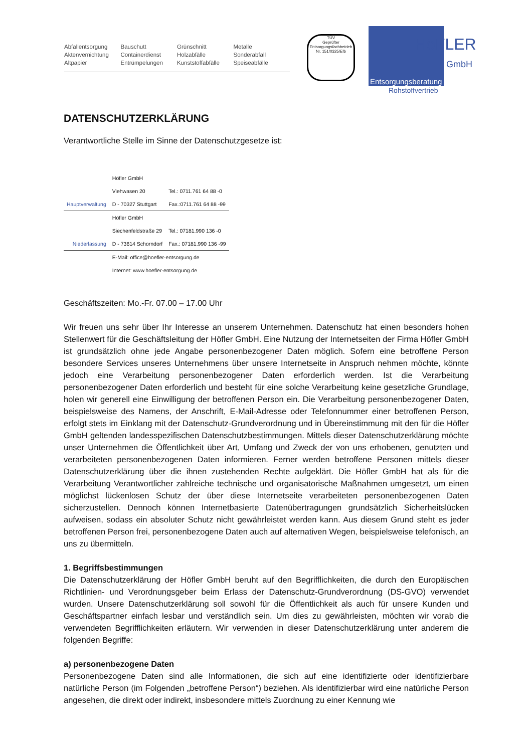Abfallentsorgung
Aktenvernichtung
Altpapier
Bauschutt
Containerdienst
Entrümpelungen
Grünschnitt
Holzabfälle
Kunststoffabfälle
Metalle
Sonderabfall
Speiseabfälle
TÜV
Geprüfter Entsorgungsfachbetrieb
Nr. 151/0325/Efb
HöFLER
GmbH
Entsorgungsberatung
Rohstoffvertrieb
DATENSCHUTZERKLÄRUNG
Verantwortliche Stelle im Sinne der Datenschutzgesetze ist:
| | Höfler GmbH | |
| | Viehwasen 20 | Tel.: 0711.761 64 88 -0 |
| Hauptverwaltung | D - 70327 Stuttgart | Fax.:0711.761 64 88 -99 |
| | Höfler GmbH | |
| | Siechenfeldstraße 29 | Tel.: 07181.990 136 -0 |
| Niederlassung | D - 73614 Schorndorf | Fax.: 07181.990 136 -99 |
| | E-Mail: office@hoefler-entsorgung.de | |
| | Internet: www.hoefler-entsorgung.de | |
Geschäftszeiten: Mo.-Fr. 07.00 – 17.00 Uhr
Wir freuen uns sehr über Ihr Interesse an unserem Unternehmen. Datenschutz hat einen besonders hohen Stellenwert für die Geschäftsleitung der Höfler GmbH. Eine Nutzung der Internetseiten der Firma Höfler GmbH ist grundsätzlich ohne jede Angabe personenbezogener Daten möglich. Sofern eine betroffene Person besondere Services unseres Unternehmens über unsere Internetseite in Anspruch nehmen möchte, könnte jedoch eine Verarbeitung personenbezogener Daten erforderlich werden. Ist die Verarbeitung personenbezogener Daten erforderlich und besteht für eine solche Verarbeitung keine gesetzliche Grundlage, holen wir generell eine Einwilligung der betroffenen Person ein. Die Verarbeitung personenbezogener Daten, beispielsweise des Namens, der Anschrift, E-Mail-Adresse oder Telefonnummer einer betroffenen Person, erfolgt stets im Einklang mit der Datenschutz-Grundverordnung und in Übereinstimmung mit den für die Höfler GmbH geltenden landesspezifischen Datenschutzbestimmungen. Mittels dieser Datenschutzerklärung möchte unser Unternehmen die Öffentlichkeit über Art, Umfang und Zweck der von uns erhobenen, genutzten und verarbeiteten personenbezogenen Daten informieren. Ferner werden betroffene Personen mittels dieser Datenschutzerklärung über die ihnen zustehenden Rechte aufgeklärt. Die Höfler GmbH hat als für die Verarbeitung Verantwortlicher zahlreiche technische und organisatorische Maßnahmen umgesetzt, um einen möglichst lückenlosen Schutz der über diese Internetseite verarbeiteten personenbezogenen Daten sicherzustellen. Dennoch können Internetbasierte Datenübertragungen grundsätzlich Sicherheitslücken aufweisen, sodass ein absoluter Schutz nicht gewährleistet werden kann. Aus diesem Grund steht es jeder betroffenen Person frei, personenbezogene Daten auch auf alternativen Wegen, beispielsweise telefonisch, an uns zu übermitteln.
1. Begriffsbestimmungen
Die Datenschutzerklärung der Höfler GmbH beruht auf den Begrifflichkeiten, die durch den Europäischen Richtlinien- und Verordnungsgeber beim Erlass der Datenschutz-Grundverordnung (DS-GVO) verwendet wurden. Unsere Datenschutzerklärung soll sowohl für die Öffentlichkeit als auch für unsere Kunden und Geschäftspartner einfach lesbar und verständlich sein. Um dies zu gewährleisten, möchten wir vorab die verwendeten Begrifflichkeiten erläutern. Wir verwenden in dieser Datenschutzerklärung unter anderem die folgenden Begriffe:
a) personenbezogene Daten
Personenbezogene Daten sind alle Informationen, die sich auf eine identifizierte oder identifizierbare natürliche Person (im Folgenden „betroffene Person“) beziehen. Als identifizierbar wird eine natürliche Person angesehen, die direkt oder indirekt, insbesondere mittels Zuordnung zu einer Kennung wie